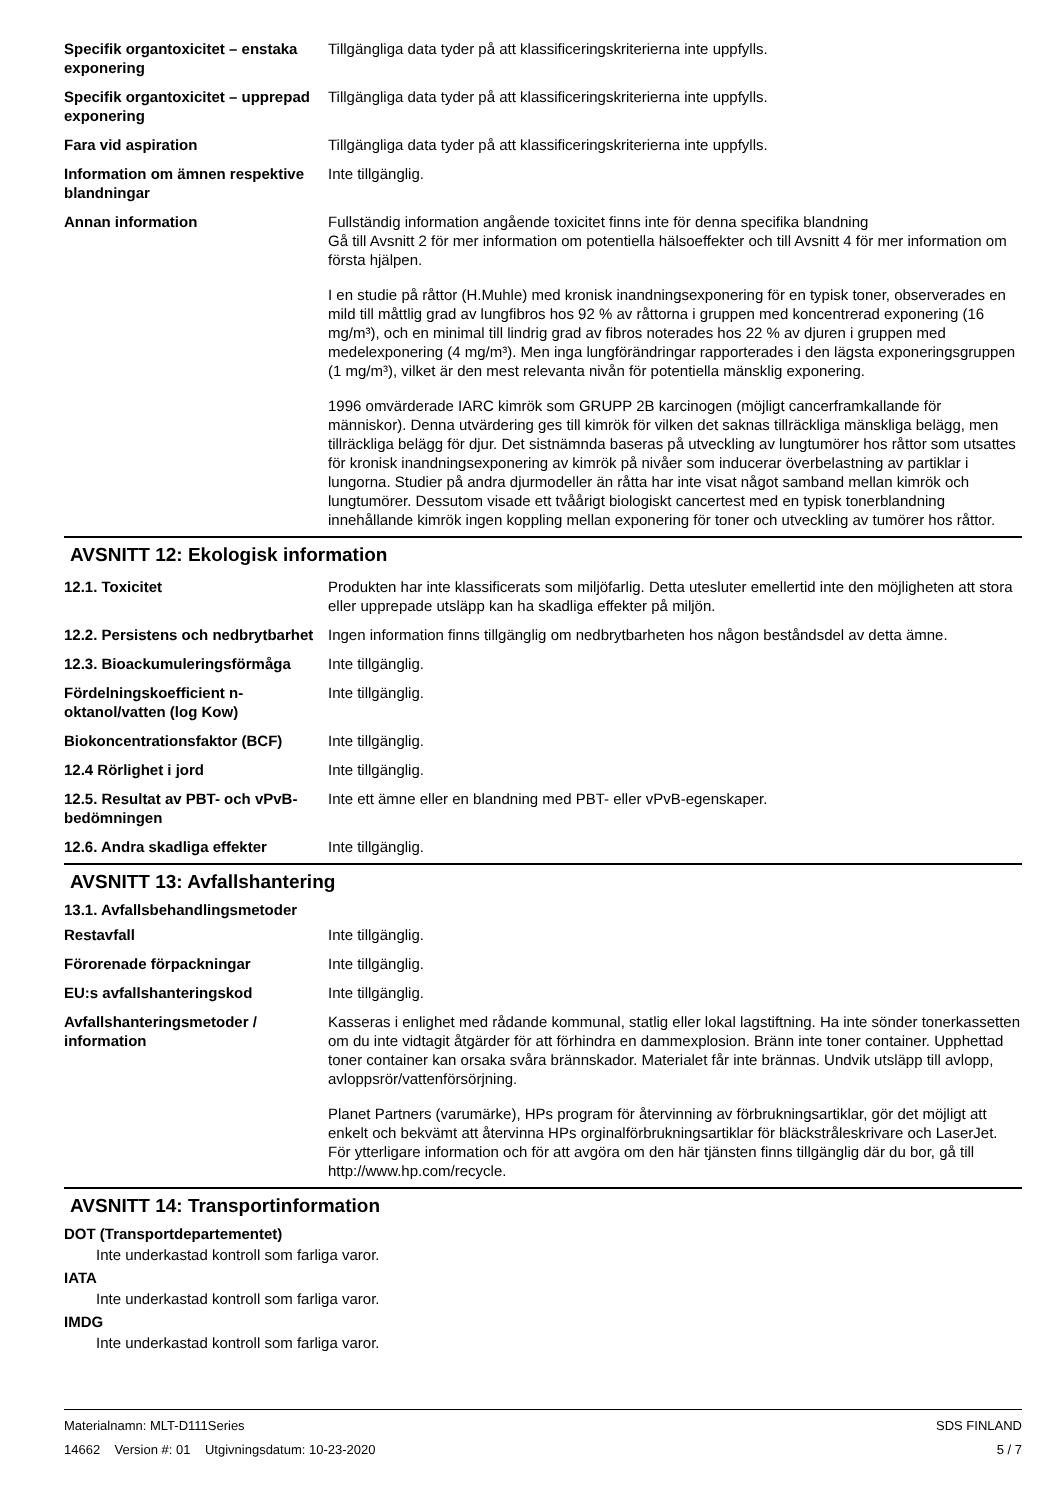| Specifik organtoxicitet – enstaka exponering | Tillgängliga data tyder på att klassificeringskriterierna inte uppfylls. |
| Specifik organtoxicitet – upprepad exponering | Tillgängliga data tyder på att klassificeringskriterierna inte uppfylls. |
| Fara vid aspiration | Tillgängliga data tyder på att klassificeringskriterierna inte uppfylls. |
| Information om ämnen respektive blandningar | Inte tillgänglig. |
| Annan information | Fullständig information angående toxicitet finns inte för denna specifika blandning Gå till Avsnitt 2 för mer information om potentiella hälsoeffekter och till Avsnitt 4 för mer information om första hjälpen. I en studie på råttor (H.Muhle) med kronisk inandningsexponering för en typisk toner, observerades en mild till måttlig grad av lungfibros hos 92 % av råttorna i gruppen med koncentrerad exponering (16 mg/m³), och en minimal till lindrig grad av fibros noterades hos 22 % av djuren i gruppen med medelexponering (4 mg/m³). Men inga lungförändringar rapporterades i den lägsta exponeringsgruppen (1 mg/m³), vilket är den mest relevanta nivån för potentiella mänsklig exponering. 1996 omvärderade IARC kimrök som GRUPP 2B karcinogen (möjligt cancerframkallande för människor). Denna utvärdering ges till kimrök för vilken det saknas tillräckliga mänskliga belägg, men tillräckliga belägg för djur. Det sistnämnda baseras på utveckling av lungtumörer hos råttor som utsattes för kronisk inandningsexponering av kimrök på nivåer som inducerar överbelastning av partiklar i lungorna. Studier på andra djurmodeller än råtta har inte visat något samband mellan kimrök och lungtumörer. Dessutom visade ett tvåårigt biologiskt cancertest med en typisk tonerblandning innehållande kimrök ingen koppling mellan exponering för toner och utveckling av tumörer hos råttor. |
AVSNITT 12: Ekologisk information
| 12.1. Toxicitet | Produkten har inte klassificerats som miljöfarlig. Detta utesluter emellertid inte den möjligheten att stora eller upprepade utsläpp kan ha skadliga effekter på miljön. |
| 12.2. Persistens och nedbrytbarhet | Ingen information finns tillgänglig om nedbrytbarheten hos någon beståndsdel av detta ämne. |
| 12.3. Bioackumuleringsförmåga | Inte tillgänglig. |
| Fördelningskoefficient n-oktanol/vatten (log Kow) | Inte tillgänglig. |
| Biokoncentrationsfaktor (BCF) | Inte tillgänglig. |
| 12.4 Rörlighet i jord | Inte tillgänglig. |
| 12.5. Resultat av PBT- och vPvB-bedömningen | Inte ett ämne eller en blandning med PBT- eller vPvB-egenskaper. |
| 12.6. Andra skadliga effekter | Inte tillgänglig. |
AVSNITT 13: Avfallshantering
13.1. Avfallsbehandlingsmetoder
| Restavfall | Inte tillgänglig. |
| Förorenade förpackningar | Inte tillgänglig. |
| EU:s avfallshanteringskod | Inte tillgänglig. |
| Avfallshanteringsmetoder / information | Kasseras i enlighet med rådande kommunal, statlig eller lokal lagstiftning. Ha inte sönder tonerkassetten om du inte vidtagit åtgärder för att förhindra en dammexplosion. Bränn inte toner container. Upphettad toner container kan orsaka svåra brännskador. Materialet får inte brännas. Undvik utsläpp till avlopp, avloppsrör/vattenförsörjning. Planet Partners (varumärke), HPs program för återvinning av förbrukningsartiklar, gör det möjligt att enkelt och bekvämt att återvinna HPs orginalförbrukningsartiklar för bläckstråleskrivare och LaserJet. För ytterligare information och för att avgöra om den här tjänsten finns tillgänglig där du bor, gå till http://www.hp.com/recycle. |
AVSNITT 14: Transportinformation
DOT (Transportdepartementet)
Inte underkastad kontroll som farliga varor.
IATA
Inte underkastad kontroll som farliga varor.
IMDG
Inte underkastad kontroll som farliga varor.
Materialnamn: MLT-D111Series
14662 Version #: 01 Utgivningsdatum: 10-23-2020
SDS FINLAND
5 / 7